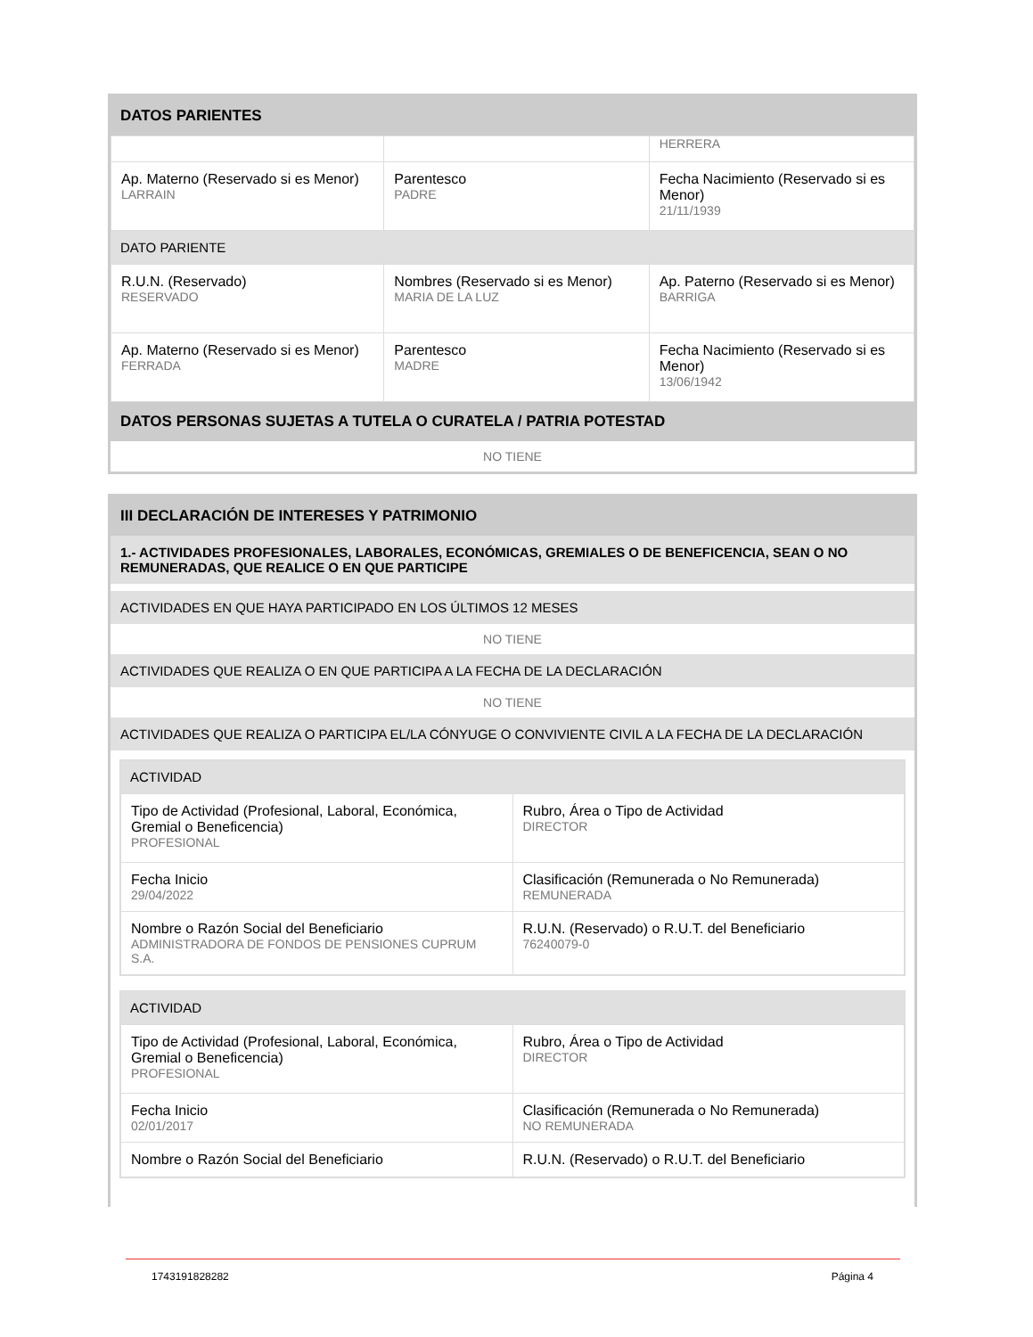DATOS PARIENTES
| | | HERRERA |
| Ap. Materno (Reservado si es Menor) LARRAIN | Parentesco PADRE | Fecha Nacimiento (Reservado si es Menor) 21/11/1939 |
DATO PARIENTE
| R.U.N. (Reservado) RESERVADO | Nombres (Reservado si es Menor) MARIA DE LA LUZ | Ap. Paterno (Reservado si es Menor) BARRIGA |
| Ap. Materno (Reservado si es Menor) FERRADA | Parentesco MADRE | Fecha Nacimiento (Reservado si es Menor) 13/06/1942 |
DATOS PERSONAS SUJETAS A TUTELA O CURATELA / PATRIA POTESTAD
NO TIENE
III DECLARACIÓN DE INTERESES Y PATRIMONIO
1.- ACTIVIDADES PROFESIONALES, LABORALES, ECONÓMICAS, GREMIALES O DE BENEFICENCIA, SEAN O NO REMUNERADAS, QUE REALICE O EN QUE PARTICIPE
ACTIVIDADES EN QUE HAYA PARTICIPADO EN LOS ÚLTIMOS 12 MESES
NO TIENE
ACTIVIDADES QUE REALIZA O EN QUE PARTICIPA A LA FECHA DE LA DECLARACIÓN
NO TIENE
ACTIVIDADES QUE REALIZA O PARTICIPA EL/LA CÓNYUGE O CONVIVIENTE CIVIL A LA FECHA DE LA DECLARACIÓN
ACTIVIDAD
| Tipo de Actividad (Profesional, Laboral, Económica, Gremial o Beneficencia) PROFESIONAL | Rubro, Área o Tipo de Actividad DIRECTOR |
| Fecha Inicio 29/04/2022 | Clasificación (Remunerada o No Remunerada) REMUNERADA |
| Nombre o Razón Social del Beneficiario ADMINISTRADORA DE FONDOS DE PENSIONES CUPRUM S.A. | R.U.N. (Reservado) o R.U.T. del Beneficiario 76240079-0 |
ACTIVIDAD
| Tipo de Actividad (Profesional, Laboral, Económica, Gremial o Beneficencia) PROFESIONAL | Rubro, Área o Tipo de Actividad DIRECTOR |
| Fecha Inicio 02/01/2017 | Clasificación (Remunerada o No Remunerada) NO REMUNERADA |
| Nombre o Razón Social del Beneficiario | R.U.N. (Reservado) o R.U.T. del Beneficiario |
1743191828282 Página 4